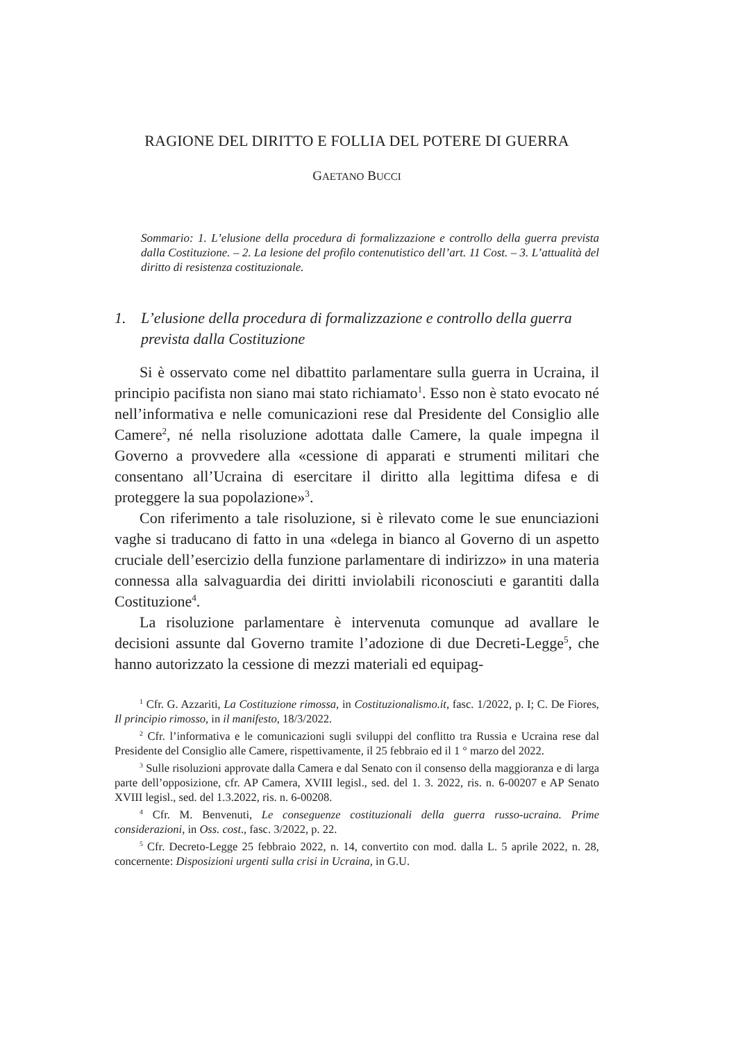RAGIONE DEL DIRITTO E FOLLIA DEL POTERE DI GUERRA
GAETANO BUCCI
Sommario: 1. L’elusione della procedura di formalizzazione e controllo della guerra prevista dalla Costituzione. – 2. La lesione del profilo contenutistico dell’art. 11 Cost. – 3. L’attualità del diritto di resistenza costituzionale.
1. L’elusione della procedura di formalizzazione e controllo della guerra prevista dalla Costituzione
Si è osservato come nel dibattito parlamentare sulla guerra in Ucraina, il principio pacifista non siano mai stato richiamato<sup>1</sup>. Esso non è stato evocato né nell’informativa e nelle comunicazioni rese dal Presidente del Consiglio alle Camere<sup>2</sup>, né nella risoluzione adottata dalle Camere, la quale impegna il Governo a provvedere alla «cessione di apparati e strumenti militari che consentano all’Ucraina di esercitare il diritto alla legittima difesa e di proteggere la sua popolazione»<sup>3</sup>.
Con riferimento a tale risoluzione, si è rilevato come le sue enunciazioni vaghe si traducano di fatto in una «delega in bianco al Governo di un aspetto cruciale dell’esercizio della funzione parlamentare di indirizzo» in una materia connessa alla salvaguardia dei diritti inviolabili riconosciuti e garantiti dalla Costituzione<sup>4</sup>.
La risoluzione parlamentare è intervenuta comunque ad avallare le decisioni assunte dal Governo tramite l’adozione di due Decreti-Legge<sup>5</sup>, che hanno autorizzato la cessione di mezzi materiali ed equipag-
<sup>1</sup> Cfr. G. Azzariti, La Costituzione rimossa, in Costituzionalismo.it, fasc. 1/2022, p. I; C. De Fiores, Il principio rimosso, in il manifesto, 18/3/2022.
<sup>2</sup> Cfr. l’informativa e le comunicazioni sugli sviluppi del conflitto tra Russia e Ucraina rese dal Presidente del Consiglio alle Camere, rispettivamente, il 25 febbraio ed il 1 ° marzo del 2022.
<sup>3</sup> Sulle risoluzioni approvate dalla Camera e dal Senato con il consenso della maggioranza e di larga parte dell’opposizione, cfr. AP Camera, XVIII legisl., sed. del 1. 3. 2022, ris. n. 6-00207 e AP Senato XVIII legisl., sed. del 1.3.2022, ris. n. 6-00208.
<sup>4</sup> Cfr. M. Benvenuti, Le conseguenze costituzionali della guerra russo-ucraina. Prime considerazioni, in Oss. cost., fasc. 3/2022, p. 22.
<sup>5</sup> Cfr. Decreto-Legge 25 febbraio 2022, n. 14, convertito con mod. dalla L. 5 aprile 2022, n. 28, concernente: Disposizioni urgenti sulla crisi in Ucraina, in G.U.